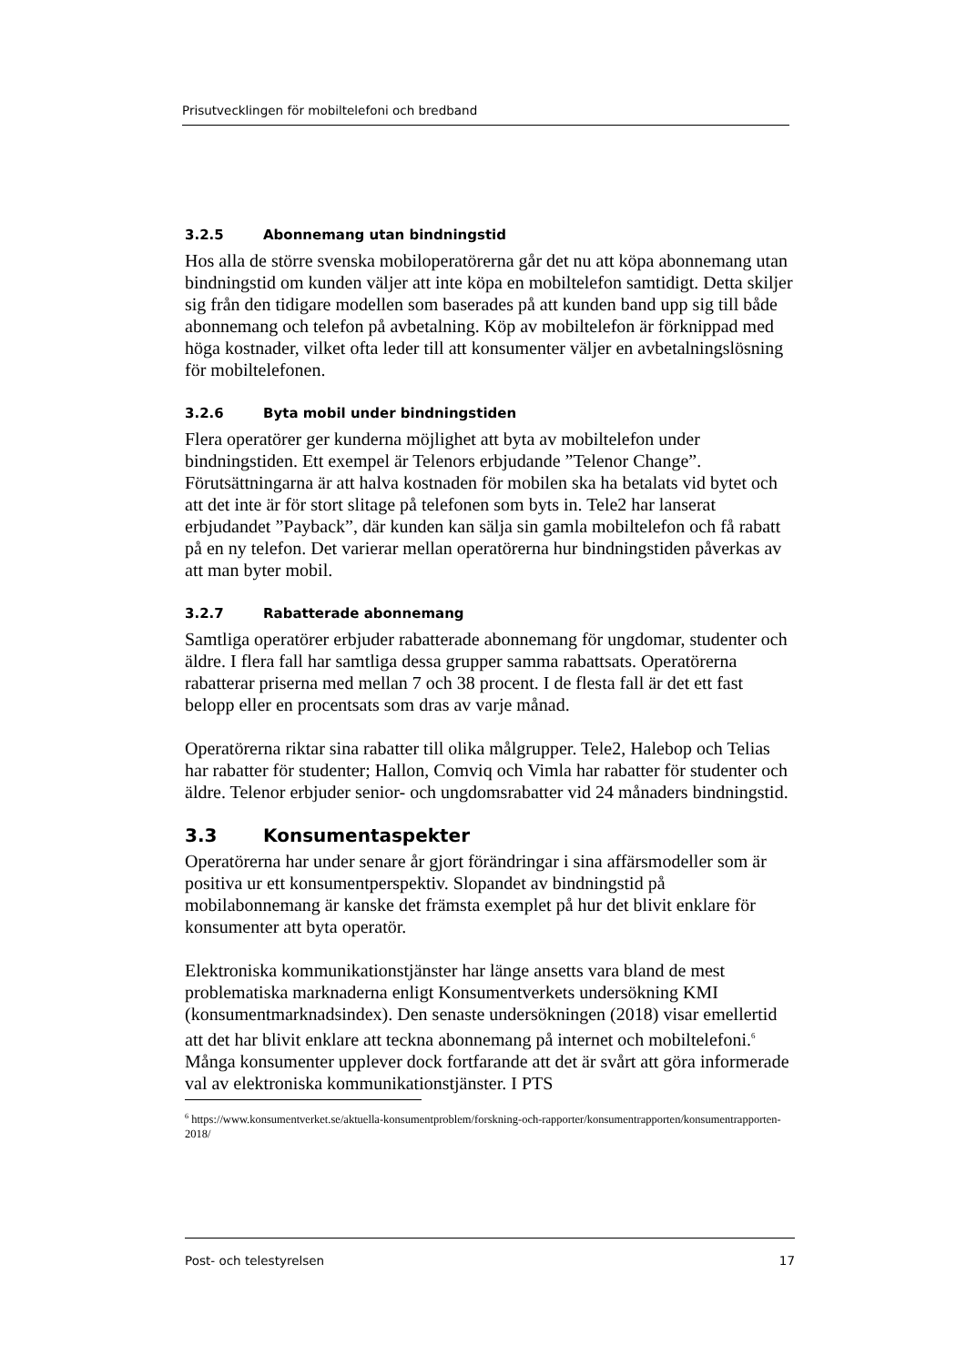Prisutvecklingen för mobiltelefoni och bredband
3.2.5 Abonnemang utan bindningstid
Hos alla de större svenska mobiloperatörerna går det nu att köpa abonnemang utan bindningstid om kunden väljer att inte köpa en mobiltelefon samtidigt. Detta skiljer sig från den tidigare modellen som baserades på att kunden band upp sig till både abonnemang och telefon på avbetalning. Köp av mobiltelefon är förknippad med höga kostnader, vilket ofta leder till att konsumenter väljer en avbetalningslösning för mobiltelefonen.
3.2.6 Byta mobil under bindningstiden
Flera operatörer ger kunderna möjlighet att byta av mobiltelefon under bindningstiden. Ett exempel är Telenors erbjudande ”Telenor Change”. Förutsättningarna är att halva kostnaden för mobilen ska ha betalats vid bytet och att det inte är för stort slitage på telefonen som byts in. Tele2 har lanserat erbjudandet ”Payback”, där kunden kan sälja sin gamla mobiltelefon och få rabatt på en ny telefon. Det varierar mellan operatörerna hur bindningstiden påverkas av att man byter mobil.
3.2.7 Rabatterade abonnemang
Samtliga operatörer erbjuder rabatterade abonnemang för ungdomar, studenter och äldre. I flera fall har samtliga dessa grupper samma rabattsats. Operatörerna rabatterar priserna med mellan 7 och 38 procent. I de flesta fall är det ett fast belopp eller en procentsats som dras av varje månad.
Operatörerna riktar sina rabatter till olika målgrupper. Tele2, Halebop och Telias har rabatter för studenter; Hallon, Comviq och Vimla har rabatter för studenter och äldre. Telenor erbjuder senior- och ungdomsrabatter vid 24 månaders bindningstid.
3.3 Konsumentaspekter
Operatörerna har under senare år gjort förändringar i sina affärsmodeller som är positiva ur ett konsumentperspektiv. Slopandet av bindningstid på mobilabonnemang är kanske det främsta exemplet på hur det blivit enklare för konsumenter att byta operatör.
Elektroniska kommunikationstjänster har länge ansetts vara bland de mest problematiska marknaderna enligt Konsumentverkets undersökning KMI (konsumentmarknadsindex). Den senaste undersökningen (2018) visar emellertid att det har blivit enklare att teckna abonnemang på internet och mobiltelefoni.<sup>6</sup> Många konsumenter upplever dock fortfarande att det är svårt att göra informerade val av elektroniska kommunikationstjänster. I PTS
<sup>6</sup> https://www.konsumentverket.se/aktuella-konsumentproblem/forskning-och-rapporter/konsumentrapporten/konsumentrapporten-2018/
Post- och telestyrelsen 17